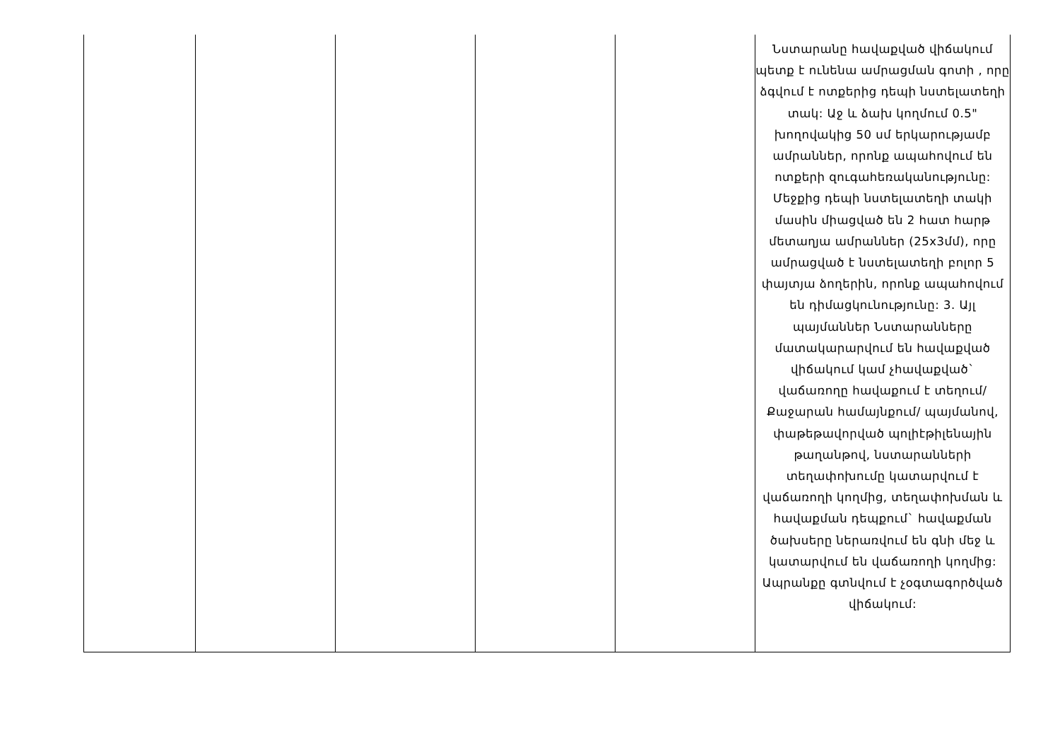| | | | | | Նստարանը հավաքված վիճակում պետք է ունենա ամրացման գոտի , որը ձգվում է ոտքերից դեպի նստելատեղի տակ: Աջ և ձախ կողմում 0.5" խողովակից 50 սմ երկարությամբ ամրաններ, որոնք ապահովում են ոտքերի զուգահեռականությունը: Մեջքից դեպի նստելատեղի տակի մասին միացված են 2 հատ հարթ մետաղյա ամրաններ (25x3մմ), որը ամրացված է նստելատեղի բոլոր 5 փայտյա ձողերին, որոնք ապահովում են դիմացկունությունը: 3. Այլ պայմաններ Նստարանները մատակարարվում են հավաքված վիճակում կամ չհավաքված` վաճառողը հավաքում է տեղում/Քաջարան համայնքում/ պայմանով, փաթեթավորված պոլիէթիլենային թաղանթով, նստարանների տեղափոխումը կատարվում է վաճառողի կողմից, տեղափոխման և հավաքման դեպքում` հավաքման ծախսերը ներառվում են գնի մեջ և կատարվում են վաճառողի կողմից: Ապրանքը գտնվում է չօգտագործված վիճակում: |